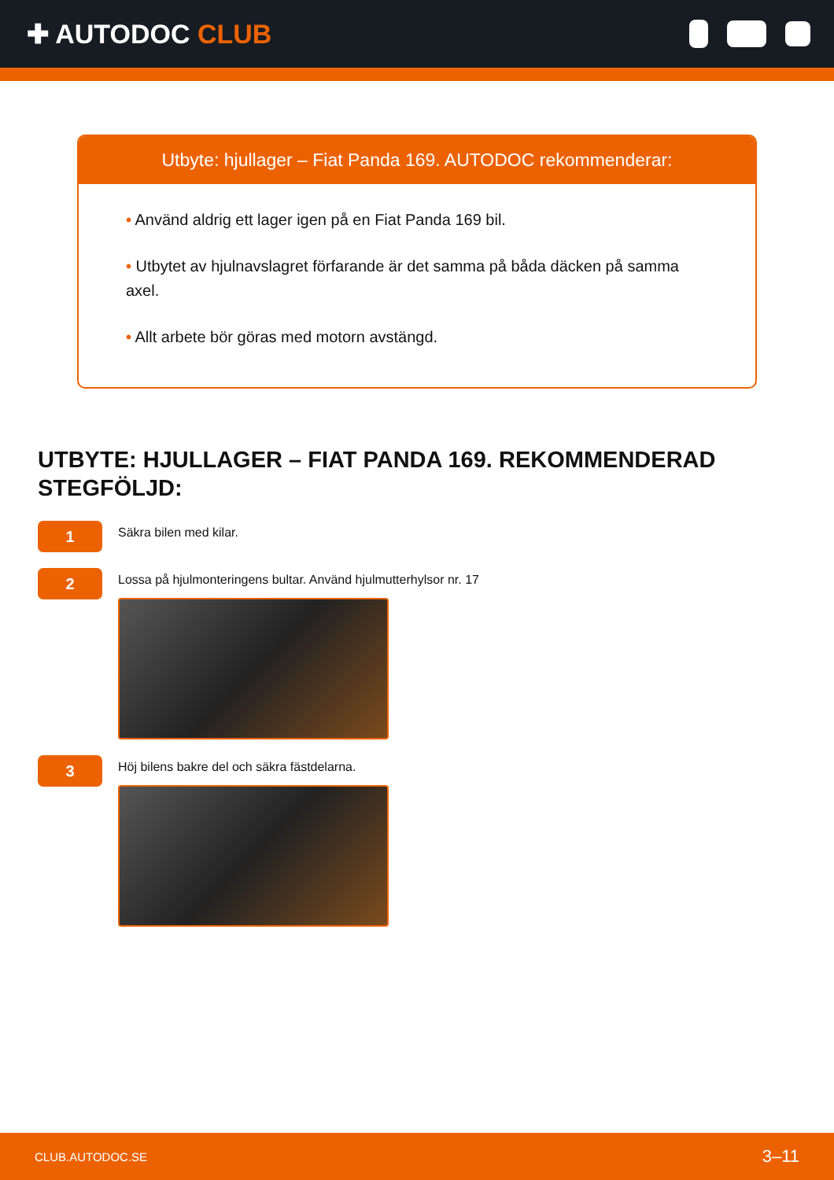✚ AUTODOC CLUB
Utbyte: hjullager – Fiat Panda 169. AUTODOC rekommenderar:
• Använd aldrig ett lager igen på en Fiat Panda 169 bil.
• Utbytet av hjulnavslagret förfarande är det samma på båda däcken på samma axel.
• Allt arbete bör göras med motorn avstängd.
UTBYTE: HJULLAGER – FIAT PANDA 169. REKOMMENDERAD STEGFÖLJD:
1
Säkra bilen med kilar.
2
Lossa på hjulmonteringens bultar. Använd hjulmutterhylsor nr. 17
3
Höj bilens bakre del och säkra fästdelarna.
CLUB.AUTODOC.SE 3–11